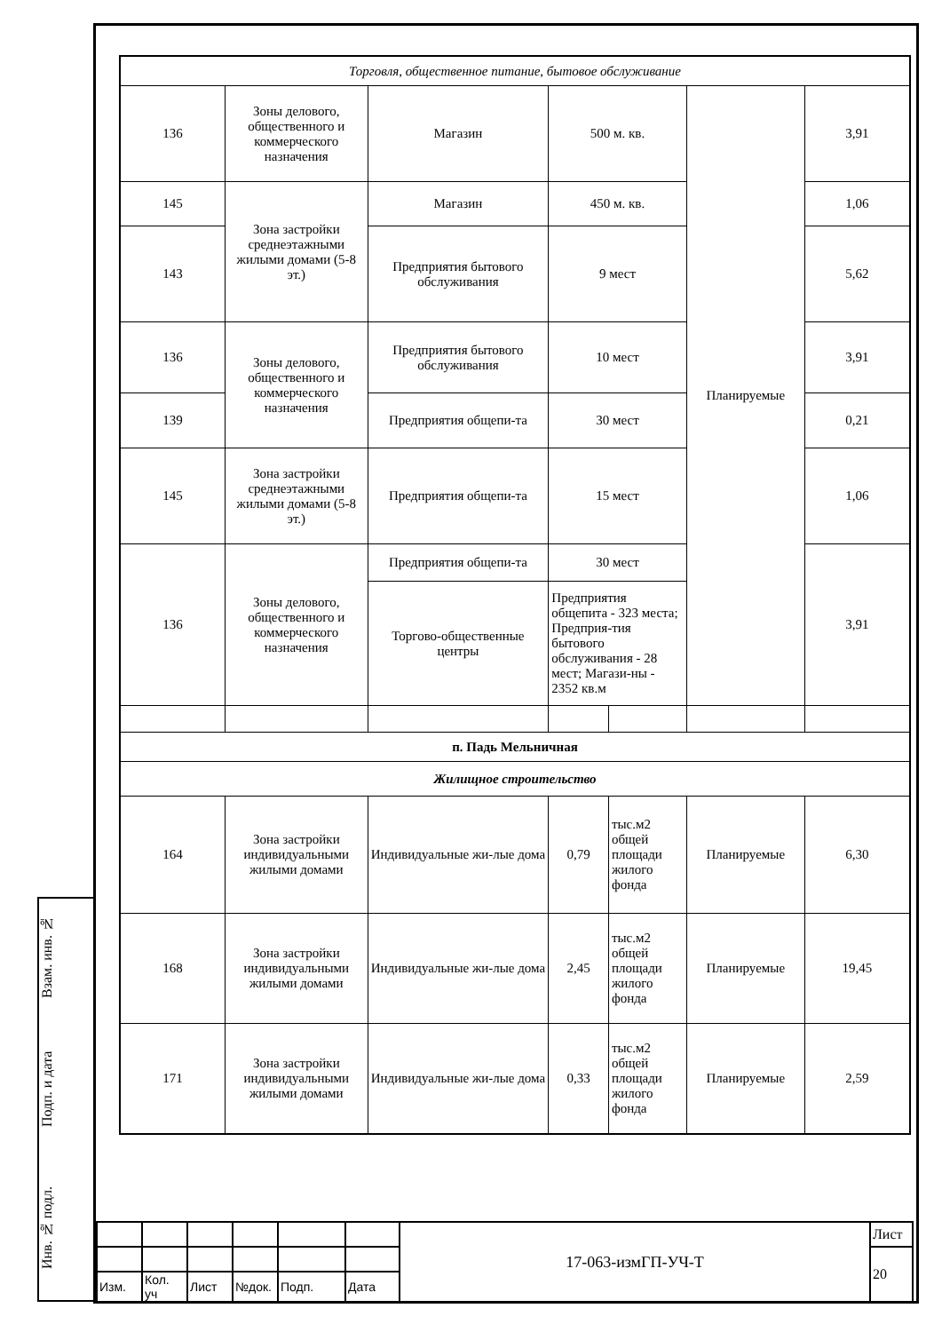Взам. инв. №
Подп. и дата
Инв. № подл.
| Торговля, общественное питание, бытовое обслуживание | | | | | | |
| 136 | Зоны делового, общественного и коммерческого назначения | Магазин | 500 м. кв. | | Планируемые | 3,91 |
| 145 | Зона застройки среднеэтажными жилыми домами (5-8 эт.) | Магазин | 450 м. кв. | | | 1,06 |
| 143 | | Предприятия бытового обслуживания | 9 мест | | | 5,62 |
| 136 | Зоны делового, общественного и коммерческого назначения | Предприятия бытового обслуживания | 10 мест | | | 3,91 |
| 139 | | Предприятия общепи-та | 30 мест | | | 0,21 |
| 145 | Зона застройки среднеэтажными жилыми домами (5-8 эт.) | Предприятия общепи-та | 15 мест | | | 1,06 |
| 136 | Зоны делового, общественного и коммерческого назначения | Предприятия общепи-та | 30 мест | | | 3,91 |
| | | Торгово-общественные центры | Предприятия общепита - 323 места; Предприя-тия бытового обслуживания - 28 мест; Магази-ны - 2352 кв.м | | | |
| п. Падь Мельничная | | | | | | |
| Жилищное строительство | | | | | | |
| 164 | Зона застройки индивидуальными жилыми домами | Индивидуальные жи-лые дома | 0,79 | тыс.м2 общей площади жилого фонда | Планируемые | 6,30 |
| 168 | Зона застройки индивидуальными жилыми домами | Индивидуальные жи-лые дома | 2,45 | тыс.м2 общей площади жилого фонда | Планируемые | 19,45 |
| 171 | Зона застройки индивидуальными жилыми домами | Индивидуальные жи-лые дома | 0,33 | тыс.м2 общей площади жилого фонда | Планируемые | 2,59 |
| | | | | | | 17-063-измГП-УЧ-Т | Лист |
| | | | | | | | 20 |
| Изм. | Кол. уч | Лист | №док. | Подп. | Дата | | |